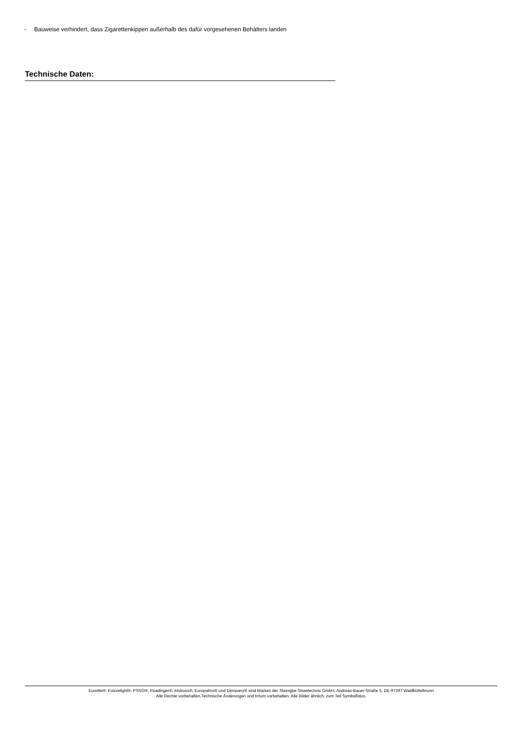- Bauweise verhindert, dass Zigarettenkippen außerhalb des dafür vorgesehenen Behälters landen
Technische Daten:
Eurolite®, Futurelight®, PSSO®, Roadinger®, Alutruss®, Europalms® und Dimavery® sind Marken der Steinigke Showtechnic GmbH, Andreas-Bauer-Straße 5, DE-97297 Waldbüttelbrunn
Alle Rechte vorbehalten.Technische Änderungen und Irrtum vorbehalten. Alle Bilder ähnlich, zum Teil Symbolfotos.